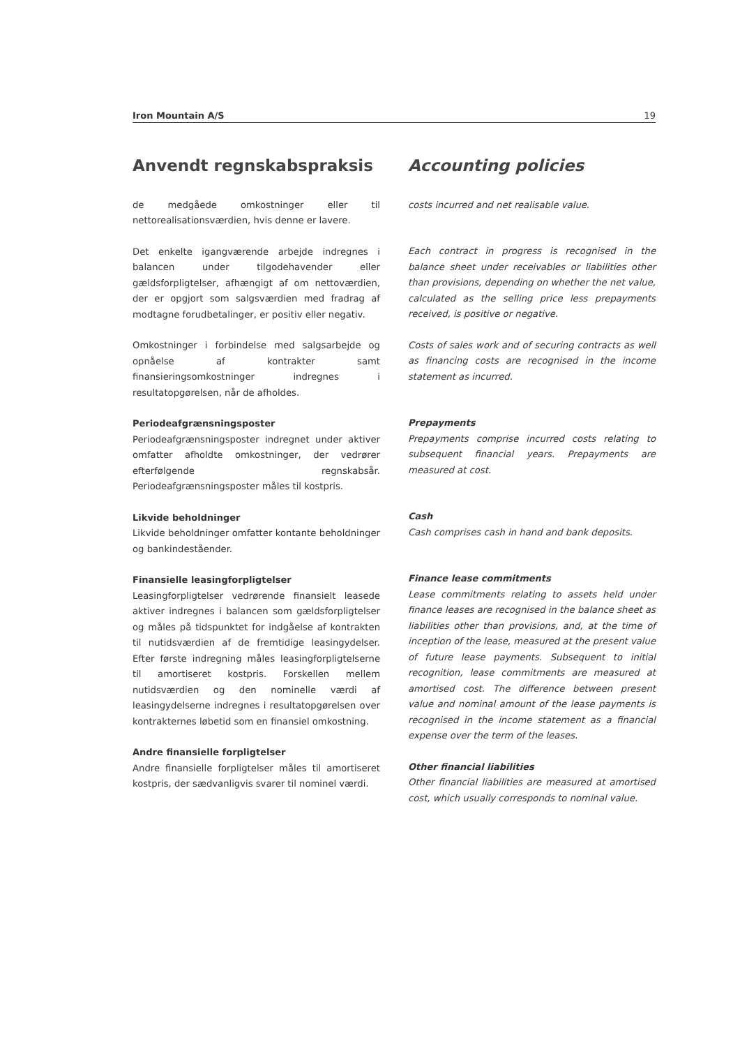Iron Mountain A/S 19
Anvendt regnskabspraksis
de medgåede omkostninger eller til nettorealisationsværdien, hvis denne er lavere.
Det enkelte igangværende arbejde indregnes i balancen under tilgodehavender eller gældsforpligtelser, afhængigt af om nettoværdien, der er opgjort som salgsværdien med fradrag af modtagne forudbetalinger, er positiv eller negativ.
Omkostninger i forbindelse med salgsarbejde og opnåelse af kontrakter samt finansieringsomkostninger indregnes i resultatopgørelsen, når de afholdes.
Periodeafgrænsningsposter
Periodeafgrænsningsposter indregnet under aktiver omfatter afholdte omkostninger, der vedrører efterfølgende regnskabsår. Periodeafgrænsningsposter måles til kostpris.
Likvide beholdninger
Likvide beholdninger omfatter kontante beholdninger og bankindeståender.
Finansielle leasingforpligtelser
Leasingforpligtelser vedrørende finansielt leasede aktiver indregnes i balancen som gældsforpligtelser og måles på tidspunktet for indgåelse af kontrakten til nutidsværdien af de fremtidige leasingydelser. Efter første indregning måles leasingforpligtelserne til amortiseret kostpris. Forskellen mellem nutidsværdien og den nominelle værdi af leasingydelserne indregnes i resultatopgørelsen over kontrakternes løbetid som en finansiel omkostning.
Andre finansielle forpligtelser
Andre finansielle forpligtelser måles til amortiseret kostpris, der sædvanligvis svarer til nominel værdi.
Accounting policies
costs incurred and net realisable value.
Each contract in progress is recognised in the balance sheet under receivables or liabilities other than provisions, depending on whether the net value, calculated as the selling price less prepayments received, is positive or negative.
Costs of sales work and of securing contracts as well as financing costs are recognised in the income statement as incurred.
Prepayments
Prepayments comprise incurred costs relating to subsequent financial years. Prepayments are measured at cost.
Cash
Cash comprises cash in hand and bank deposits.
Finance lease commitments
Lease commitments relating to assets held under finance leases are recognised in the balance sheet as liabilities other than provisions, and, at the time of inception of the lease, measured at the present value of future lease payments. Subsequent to initial recognition, lease commitments are measured at amortised cost. The difference between present value and nominal amount of the lease payments is recognised in the income statement as a financial expense over the term of the leases.
Other financial liabilities
Other financial liabilities are measured at amortised cost, which usually corresponds to nominal value.